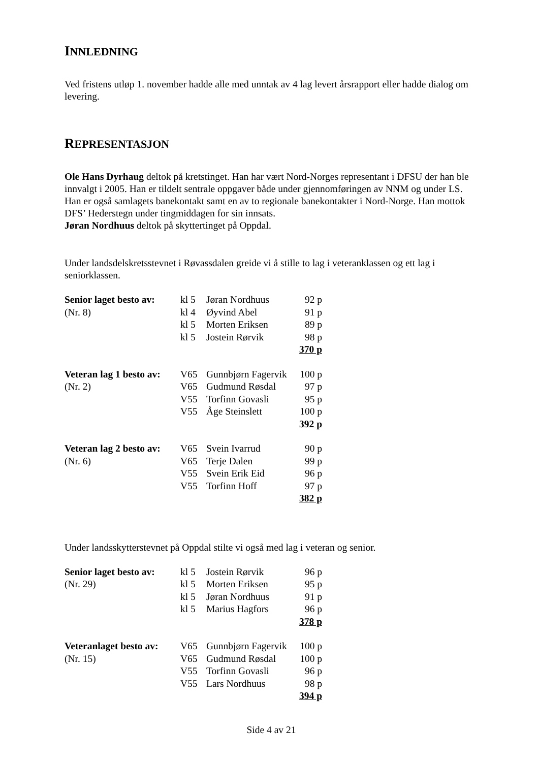INNLEDNING
Ved fristens utløp 1. november hadde alle med unntak av 4 lag levert årsrapport eller hadde dialog om levering.
REPRESENTASJON
Ole Hans Dyrhaug deltok på kretstinget. Han har vært Nord-Norges representant i DFSU der han ble innvalgt i 2005. Han er tildelt sentrale oppgaver både under gjennomføringen av NNM og under LS. Han er også samlagets banekontakt samt en av to regionale banekontakter i Nord-Norge. Han mottok DFS’ Hederstegn under tingmiddagen for sin innsats.
Jøran Nordhuus deltok på skyttertinget på Oppdal.
Under landsdelskretsstevnet i Røvassdalen greide vi å stille to lag i veteranklassen og ett lag i seniorklassen.
| Senior laget besto av: | kl 5 | Jøran Nordhuus | 92 p |
| (Nr. 8) | kl 4 | Øyvind Abel | 91 p |
| | kl 5 | Morten Eriksen | 89 p |
| | kl 5 | Jostein Rørvik | 98 p |
| | | | 370 p |
| Veteran lag 1 besto av: | V65 | Gunnbjørn Fagervik | 100 p |
| (Nr. 2) | V65 | Gudmund Røsdal | 97 p |
| | V55 | Torfinn Govasli | 95 p |
| | V55 | Åge Steinslett | 100 p |
| | | | 392 p |
| Veteran lag 2 besto av: | V65 | Svein Ivarrud | 90 p |
| (Nr. 6) | V65 | Terje Dalen | 99 p |
| | V55 | Svein Erik Eid | 96 p |
| | V55 | Torfinn Hoff | 97 p |
| | | | 382 p |
Under landsskytterstevnet på Oppdal stilte vi også med lag i veteran og senior.
| Senior laget besto av: | kl 5 | Jostein Rørvik | 96 p |
| (Nr. 29) | kl 5 | Morten Eriksen | 95 p |
| | kl 5 | Jøran Nordhuus | 91 p |
| | kl 5 | Marius Hagfors | 96 p |
| | | | 378 p |
| Veteranlaget besto av: | V65 | Gunnbjørn Fagervik | 100 p |
| (Nr. 15) | V65 | Gudmund Røsdal | 100 p |
| | V55 | Torfinn Govasli | 96 p |
| | V55 | Lars Nordhuus | 98 p |
| | | | 394 p |
Side 4 av 21